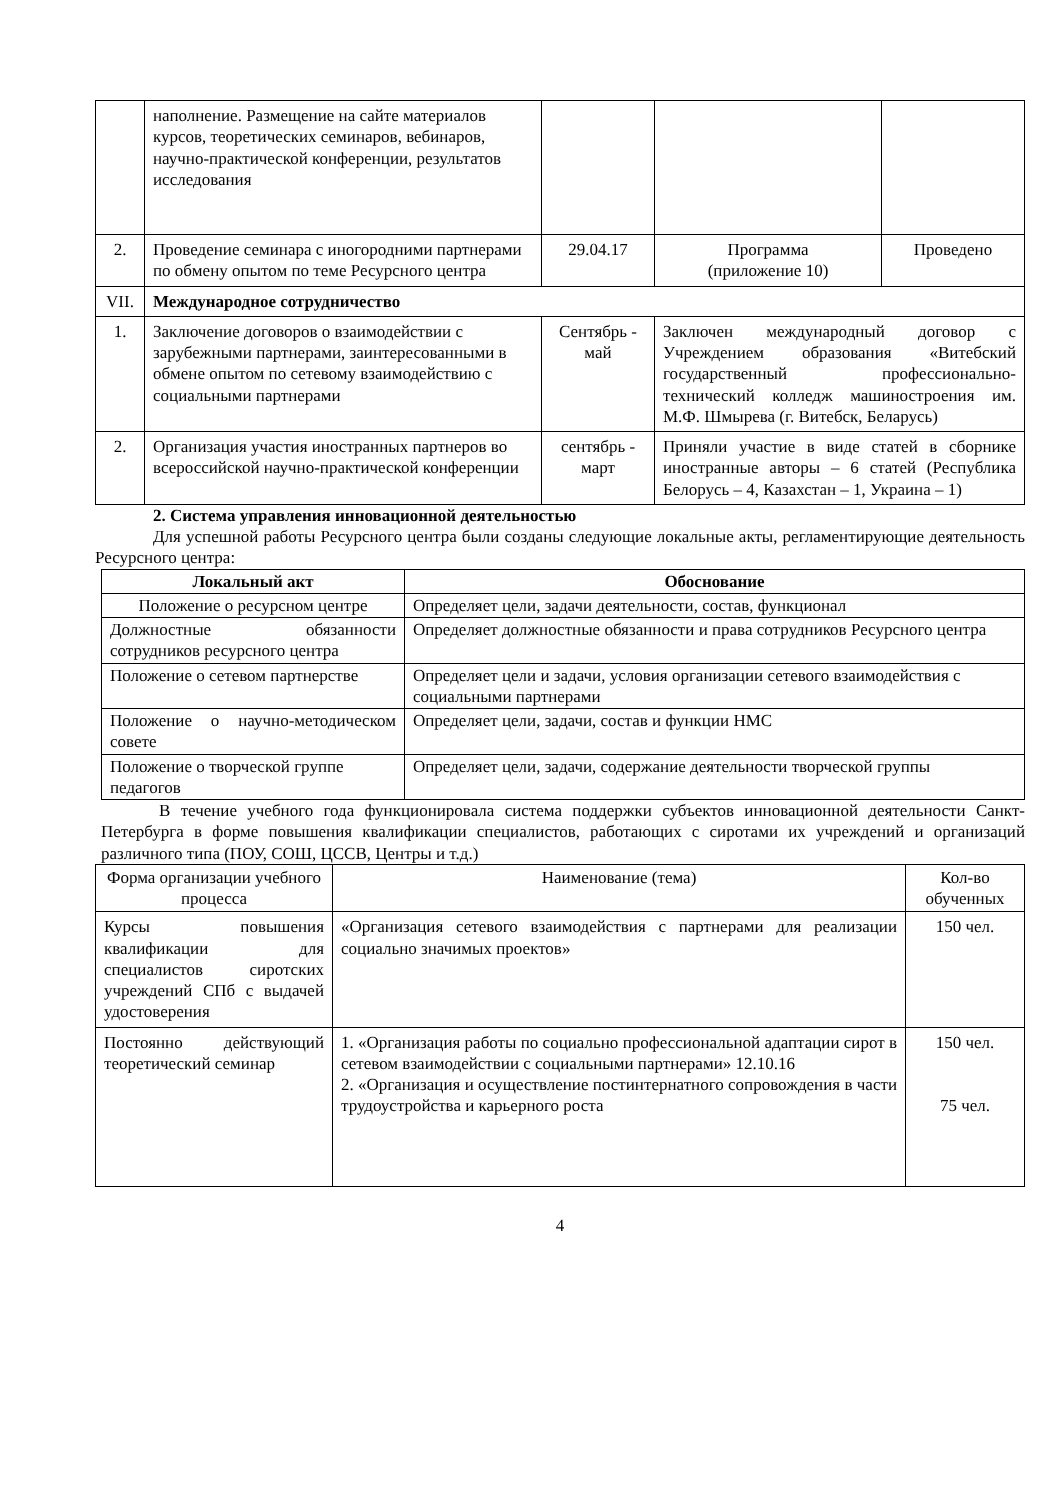| | наполнение. Размещение на сайте материалов курсов, теоретических семинаров, вебинаров, научно-практической конференции, результатов исследования | | | |
| 2. | Проведение семинара с иногородними партнерами по обмену опытом по теме Ресурсного центра | 29.04.17 | Программа (приложение 10) | Проведено |
| VII. | Международное сотрудничество | | | |
| 1. | Заключение договоров о взаимодействии с зарубежными партнерами, заинтересованными в обмене опытом по сетевому взаимодействию с социальными партнерами | Сентябрь - май | Заключен международный договор с Учреждением образования «Витебский государственный профессионально-технический колледж машиностроения им. М.Ф. Шмырева (г. Витебск, Беларусь) | |
| 2. | Организация участия иностранных партнеров во всероссийской научно-практической конференции | сентябрь - март | Приняли участие в виде статей в сборнике иностранные авторы – 6 статей (Республика Белорусь – 4, Казахстан – 1, Украина – 1) | |
2. Система управления инновационной деятельностью
Для успешной работы Ресурсного центра были созданы следующие локальные акты, регламентирующие деятельность Ресурсного центра:
| Локальный акт | Обоснование |
| --- | --- |
| Положение о ресурсном центре | Определяет цели, задачи деятельности, состав, функционал |
| Должностные обязанности сотрудников ресурсного центра | Определяет должностные обязанности и права сотрудников Ресурсного центра |
| Положение о сетевом партнерстве | Определяет цели и задачи, условия организации сетевого взаимодействия с социальными партнерами |
| Положение о научно-методическом совете | Определяет цели, задачи, состав и функции НМС |
| Положение о творческой группе педагогов | Определяет цели, задачи, содержание деятельности творческой группы |
В течение учебного года функционировала система поддержки субъектов инновационной деятельности Санкт-Петербурга в форме повышения квалификации специалистов, работающих с сиротами их учреждений и организаций различного типа (ПОУ, СОШ, ЦССВ, Центры и т.д.)
| Форма организации учебного процесса | Наименование (тема) | Кол-во обученных |
| Курсы повышения квалификации для специалистов сиротских учреждений СПб с выдачей удостоверения | «Организация сетевого взаимодействия с партнерами для реализации социально значимых проектов» | 150 чел. |
| Постоянно действующий теоретический семинар | 1. «Организация работы по социально профессиональной адаптации сирот в сетевом взаимодействии с социальными партнерами» 12.10.16 2. «Организация и осуществление постинтернатного сопровождения в части трудоустройства и карьерного роста | 150 чел. 75 чел. |
4